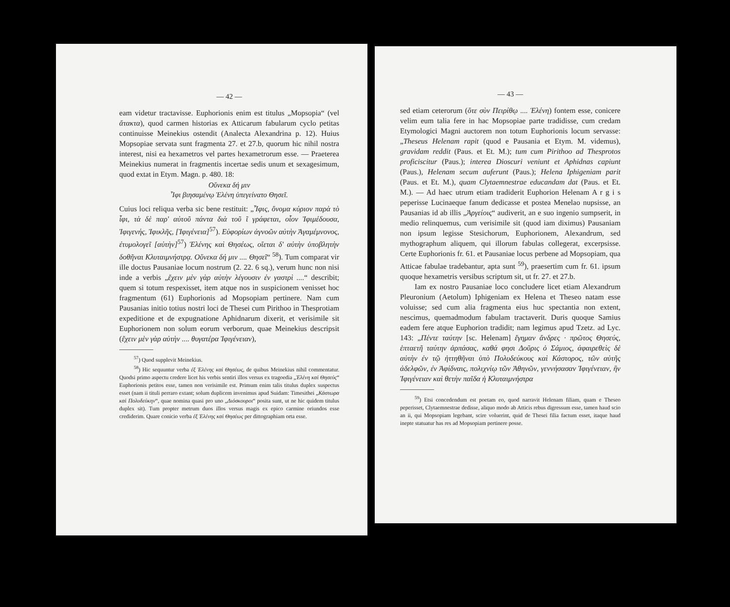— 42 —
eam videtur tractavisse. Euphorionis enim est titulus „Mopsopia“ (vel ἄτακτα), quod carmen historias ex Atticarum fabularum cyclo petitas continuisse Meinekius ostendit (Analecta Alexandrina p. 12). Huius Mopsopiae servata sunt fragmenta 27. et 27.b, quorum hic nihil nostra interest, nisi ea hexametros vel partes hexametrorum esse. — Praeterea Meinekius numerat in fragmentis incertae sedis unum et sexagesimum, quod extat in Etym. Magn. p. 480. 18:
Οὕνεκα δή μιν
Ἶφι βιησαμένῳ Ἑλένη ὑπεγείνατο Θησεῖ.
Cuius loci reliqua verba sic bene restituit: „Ἶφις, ὄνομα κύριον παρὰ τὸ ἶφι, τὰ δὲ παρ' αὐτοῦ πάντα διὰ τοῦ ῖ γράφεται, οἷον Ἰφιμέδουσα, Ἰφιγενής, Ἰφικλῆς, [Ἰφιγένεια]<sup>57</sup>). Εὐφορίων ἀγνοῶν αὐτὴν Ἀγαμέμνονος, ἐτυμολογεῖ [αὐτὴν]<sup>57</sup>) Ἑλένης καὶ Θησέως, οἴεται δ' αὐτὴν ὑποβλητὴν δοθῆναι Κλυταιμνήστρᾳ. Οὕνεκα δή μιν .... Θησεῖ“ <sup>58</sup>). Tum comparat vir ille doctus Pausaniae locum nostrum (2. 22. 6 sq.), verum hunc non nisi inde a verbis „ἔχειν μὲν γὰρ αὐτὴν λέγουσιν ἐν γαστρὶ ....“ describit; quem si totum respexisset, item atque nos in suspicionem venisset hoc fragmentum (61) Euphorionis ad Mopsopiam pertinere. Nam cum Pausanias initio totius nostri loci de Thesei cum Pirithoo in Thesprotiam expeditione et de expugnatione Aphidnarum dixerit, et verisimile sit Euphorionem non solum eorum verborum, quae Meinekius descripsit (ἔχειν μὲν γὰρ αὐτὴν .... θυγατέρα Ἰφιγένειαν),
<sup>57</sup>) Quod supplevit Meinekius.
<sup>58</sup>) Hic sequuntur verba ἐξ Ἑλένης καὶ Θησέως, de quibus Meinekius nihil commentatur. Quodsi primo aspectu credere licet his verbis sentiri illos versus ex tragoedia „Ἑλένη καὶ Θησεύς“ Euphorionis petitos esse, tamen non verisimile est. Primum enim talis titulus duplex suspectus esset (nam ii tituli perraro extant; solum duplicem invenimus apud Suidam: Timesithei „Κάστωρα καὶ Πολυδεύκην“, quae nomina quasi pro uno „Διόσκουροι“ posita sunt, ut ne hic quidem titulus duplex sit). Tum propter metrum duos illos versus magis ex epico carmine oriundos esse crediderim. Quare conicio verba ἐξ Ἑλένης καὶ Θησέως per dittographiam orta esse.
— 43 —
sed etiam ceterorum (ὅτε σὺν Πειρίθῳ .... Ἑλένη) fontem esse, conicere velim eum talia fere in hac Mopsopiae parte tradidisse, cum credam Etymologici Magni auctorem non totum Euphorionis locum servasse: „Theseus Helenam rapit (quod e Pausania et Etym. M. videmus), gravidam reddit (Paus. et Et. M.); tum cum Pirithoo ad Thesprotos proficiscitur (Paus.); interea Dioscuri veniunt et Aphidnas capiunt (Paus.), Helenam secum auferunt (Paus.); Helena Iphigeniam parit (Paus. et Et. M.), quam Clytaemnestrae educandam dat (Paus. et Et. M.). — Ad haec utrum etiam tradiderit Euphorion Helenam A r g i s peperisse Lucinaeque fanum dedicasse et postea Menelao nupsisse, an Pausanias id ab illis „Ἀργείοις“ audiverit, an e suo ingenio sumpserit, in medio relinquemus, cum verisimile sit (quod iam diximus) Pausaniam non ipsum legisse Stesichorum, Euphorionem, Alexandrum, sed mythographum aliquem, qui illorum fabulas collegerat, excerpsisse. Certe Euphorionis fr. 61. et Pausaniae locus perbene ad Mopsopiam, qua Atticae fabulae tradebantur, apta sunt <sup>59</sup>), praesertim cum fr. 61. ipsum quoque hexametris versibus scriptum sit, ut fr. 27. et 27.b.
Iam ex nostro Pausaniae loco concludere licet etiam Alexandrum Pleuronium (Aetolum) Iphigeniam ex Helena et Theseo natam esse voluisse; sed cum alia fragmenta eius huc spectantia non extent, nescimus, quemadmodum fabulam tractaverit. Duris quoque Samius eadem fere atque Euphorion tradidit; nam legimus apud Tzetz. ad Lyc. 143: „Πέντε ταύτην [sc. Helenam] ἔγημαν ἄνδρες · πρῶτος Θησεύς, ἑπταετῆ ταύτην ἁρπάσας, καθά φησι Δοῦρις ὁ Σάμιος, ἀφαιρεθεὶς δὲ αὐτὴν ἐν τῷ ἡττηθῆναι ὑπὸ Πολυδεύκους καὶ Κάστορος, τῶν αὐτῆς ἀδελφῶν, ἐν Ἀφίδναις, πολιχνίῳ τῶν Ἀθηνῶν, γεννήσασαν Ἰφιγένειαν, ἣν Ἰφιγένειαν καὶ θετὴν παῖδα ἡ Κλυταιμνήστρα
<sup>59</sup>) Etsi concedendum est poetam eo, quod narravit Helenam filiam, quam e Theseo peperisset, Clytaemnestrae dedisse, aliquo modo ab Atticis rebus digressum esse, tamen haud scio an ii, qui Mopsopiam legebant, scire voluerint, quid de Thesei filia factum esset, itaque haud inepte statuatur has res ad Mopsopiam pertinere posse.